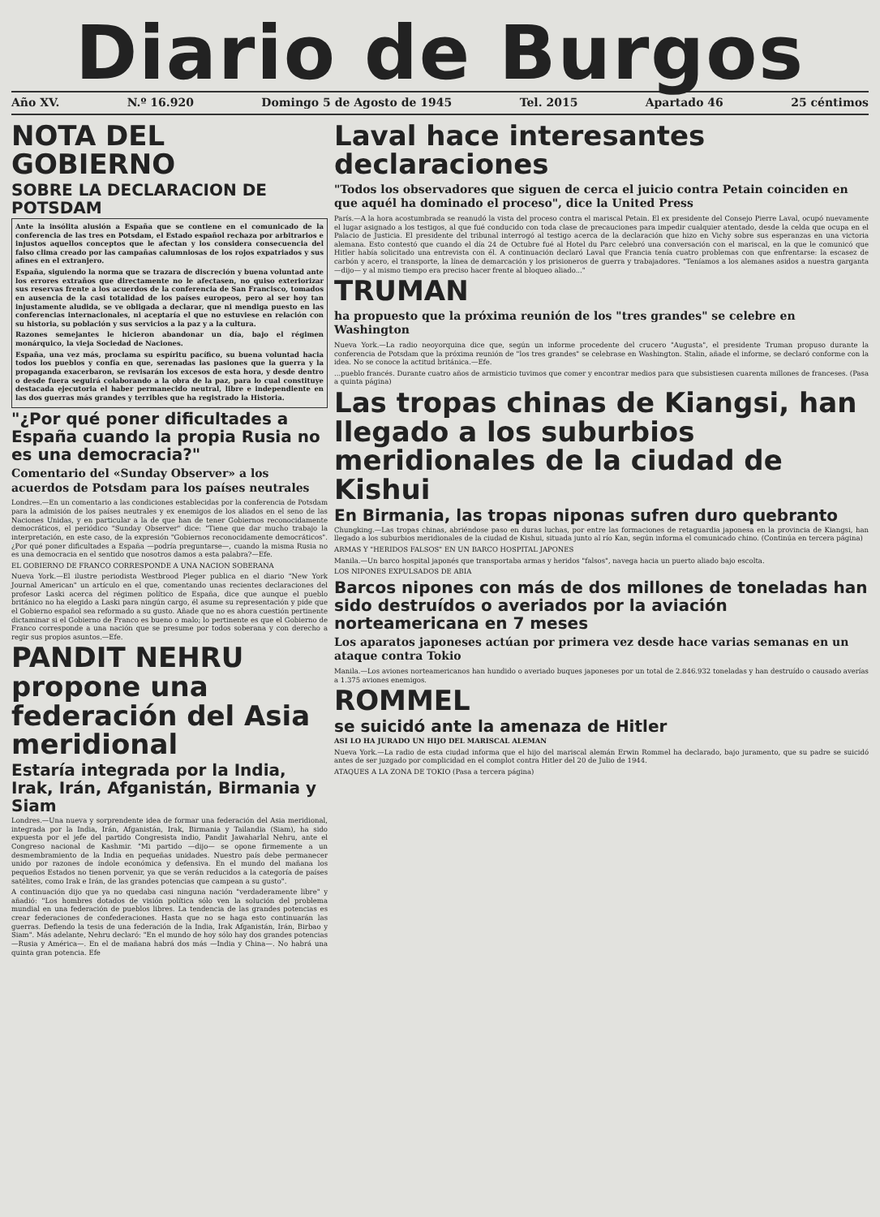Diario de Burgos
Año XV. N.º 16.920 Domingo 5 de Agosto de 1945 Tel. 2015 Apartado 46 25 céntimos
NOTA DEL GOBIERNO
SOBRE LA DECLARACION DE POTSDAM
Ante la insólita alusión a España que se contiene en el comunicado de la conferencia de las tres en Potsdam, el Estado español rechaza por arbitrarios e injustos aquellos conceptos que le afectan y los considera consecuencia del falso clima creado por las campañas calumniosas de los rojos expatriados y sus afines en el extranjero.
España, siguiendo la norma que se trazara de discreción y buena voluntad ante los errores extraños que directamente no le afectasen, no quiso exteriorizar sus reservas frente a los acuerdos de la conferencia de San Francisco, tomados en ausencia de la casi totalidad de los países europeos, pero al ser hoy tan injustamente aludida, se ve obligada a declarar, que ni mendiga puesto en las conferencias internacionales, ni aceptaría el que no estuviese en relación con su historia, su población y sus servicios a la paz y a la cultura.
Razones semejantes le hicieron abandonar un día, bajo el régimen monárquico, la vieja Sociedad de Naciones.
España, una vez más, proclama su espíritu pacífico, su buena voluntad hacia todos los pueblos y confía en que, serenadas las pasiones que la guerra y la propaganda exacerbaron, se revisarán los excesos de esta hora, y desde dentro o desde fuera seguirá colaborando a la obra de la paz, para lo cual constituye destacada ejecutoria el haber permanecido neutral, libre e independiente en las dos guerras más grandes y terribles que ha registrado la Historia.
"¿Por qué poner dificultades a España cuando la propia Rusia no es una democracia?"
Comentario del «Sunday Observer» a los acuerdos de Potsdam para los países neutrales
Londres.—En un comentario a las condiciones establecidas por la conferencia de Potsdam para la admisión de los países neutrales y ex enemigos de los aliados en el seno de las Naciones Unidas, y en particular a la de que han de tener Gobiernos reconocidamente democráticos, el periódico "Sunday Observer" dice: "Tiene que dar mucho trabajo la interpretación, en este caso, de la expresión "Gobiernos reconocidamente democráticos". ¿Por qué poner dificultades a España —podría preguntarse—, cuando la misma Rusia no es una democracia en el sentido que nosotros damos a esta palabra?—Efe.
EL GOBIERNO DE FRANCO CORRESPONDE A UNA NACION SOBERANA
Nueva York.—El ilustre periodista Westbrood Pleger publica en el diario "New York Journal American" un artículo en el que, comentando unas recientes declaraciones del profesor Laski acerca del régimen político de España, dice que aunque el pueblo británico no ha elegido a Laski para ningún cargo, él asume su representación y pide que el Gobierno español sea reformado a su gusto. Añade que no es ahora cuestión pertinente dictaminar si el Gobierno de Franco es bueno o malo; lo pertinente es que el Gobierno de Franco corresponde a una nación que se presume por todos soberana y con derecho a regir sus propios asuntos.—Efe.
PANDIT NEHRU propone una federación del Asia meridional
Estaría integrada por la India, Irak, Irán, Afganistán, Birmania y Siam
Londres.—Una nueva y sorprendente idea de formar una federación del Asia meridional, integrada por la India, Irán, Afganistán, Irak, Birmania y Tailandia (Siam), ha sido expuesta por el jefe del partido Congresista indio, Pandit Jawaharlal Nehru, ante el Congreso nacional de Kashmir. "Mi partido —dijo— se opone firmemente a un desmembramiento de la India en pequeñas unidades. Nuestro país debe permanecer unido por razones de índole económica y defensiva. En el mundo del mañana los pequeños Estados no tienen porvenir, ya que se verán reducidos a la categoría de países satélites, como Irak e Irán, de las grandes potencias que campean a su gusto".
A continuación dijo que ya no quedaba casi ninguna nación "verdaderamente libre" y añadió: "Los hombres dotados de visión política sólo ven la solución del problema mundial en una federación de pueblos libres. La tendencia de las grandes potencias es crear federaciones de confederaciones. Hasta que no se haga esto continuarán las guerras. Defiendo la tesis de una federación de la India, Irak Afganistán, Irán, Birbao y Siam". Más adelante, Nehru declaró: "En el mundo de hoy sólo hay dos grandes potencias—Rusia y América—. En el de mañana habrá dos más —India y China—. No habrá una quinta gran potencia. Efe
Laval hace interesantes declaraciones
"Todos los observadores que siguen de cerca el juicio contra Petain coinciden en que aquél ha dominado el proceso", dice la United Press
París.—A la hora acostumbrada se reanudó la vista del proceso contra el mariscal Petain. El ex presidente del Consejo Pierre Laval, ocupó nuevamente el lugar asignado a los testigos, al que fué conducido con toda clase de precauciones para impedir cualquier atentado, desde la celda que ocupa en el Palacio de Justicia. El presidente del tribunal interrogó al testigo acerca de la declaración que hizo en Vichy sobre sus esperanzas en una victoria alemana. Esto contestó que cuando el día 24 de Octubre fué al Hotel du Parc celebró una conversación con el mariscal, en la que le comunicó que Hitler había solicitado una entrevista con él. A continuación declaró Laval que Francia tenía cuatro problemas con que enfrentarse: la escasez de carbón y acero, el transporte, la línea de demarcación y los prisioneros de guerra y trabajadores. "Teníamos a los alemanes asidos a nuestra garganta —dijo— y al mismo tiempo era preciso hacer frente al bloqueo aliado..."
TRUMAN
ha propuesto que la próxima reunión de los "tres grandes" se celebre en Washington
Nueva York.—La radio neoyorquina dice que, según un informe procedente del crucero "Augusta", el presidente Truman propuso durante la conferencia de Potsdam que la próxima reunión de "los tres grandes" se celebrase en Washington. Stalin, añade el informe, se declaró conforme con la idea. No se conoce la actitud británica.—Efe.
...pueblo francés. Durante cuatro años de armisticio tuvimos que comer y encontrar medios para que subsistiesen cuarenta millones de franceses. (Pasa a quinta página)
Las tropas chinas de Kiangsi, han llegado a los suburbios meridionales de la ciudad de Kishui
En Birmania, las tropas niponas sufren duro quebranto
Chungking.—Las tropas chinas, abriéndose paso en duras luchas, por entre las formaciones de retaguardia japonesa en la provincia de Kiangsi, han llegado a los suburbios meridionales de la ciudad de Kishui, situada junto al río Kan, según informa el comunicado chino. (Continúa en tercera página)
ARMAS Y "HERIDOS FALSOS" EN UN BARCO HOSPITAL JAPONES
Manila.—Un barco hospital japonés que transportaba armas y heridos "falsos", navega hacia un puerto aliado bajo escolta.
LOS NIPONES EXPULSADOS DE ABIA
Barcos nipones con más de dos millones de toneladas han sido destruídos o averiados por la aviación norteamericana en 7 meses
Los aparatos japoneses actúan por primera vez desde hace varias semanas en un ataque contra Tokio
Manila.—Los aviones norteamericanos han hundido o averiado buques japoneses por un total de 2.846.932 toneladas y han destruído o causado averías a 1.375 aviones enemigos.
ROMMEL
se suicidó ante la amenaza de Hitler
ASI LO HA JURADO UN HIJO DEL MARISCAL ALEMAN
Nueva York.—La radio de esta ciudad informa que el hijo del mariscal alemán Erwin Rommel ha declarado, bajo juramento, que su padre se suicidó antes de ser juzgado por complicidad en el complot contra Hitler del 20 de Julio de 1944.
ATAQUES A LA ZONA DE TOKIO (Pasa a tercera página)